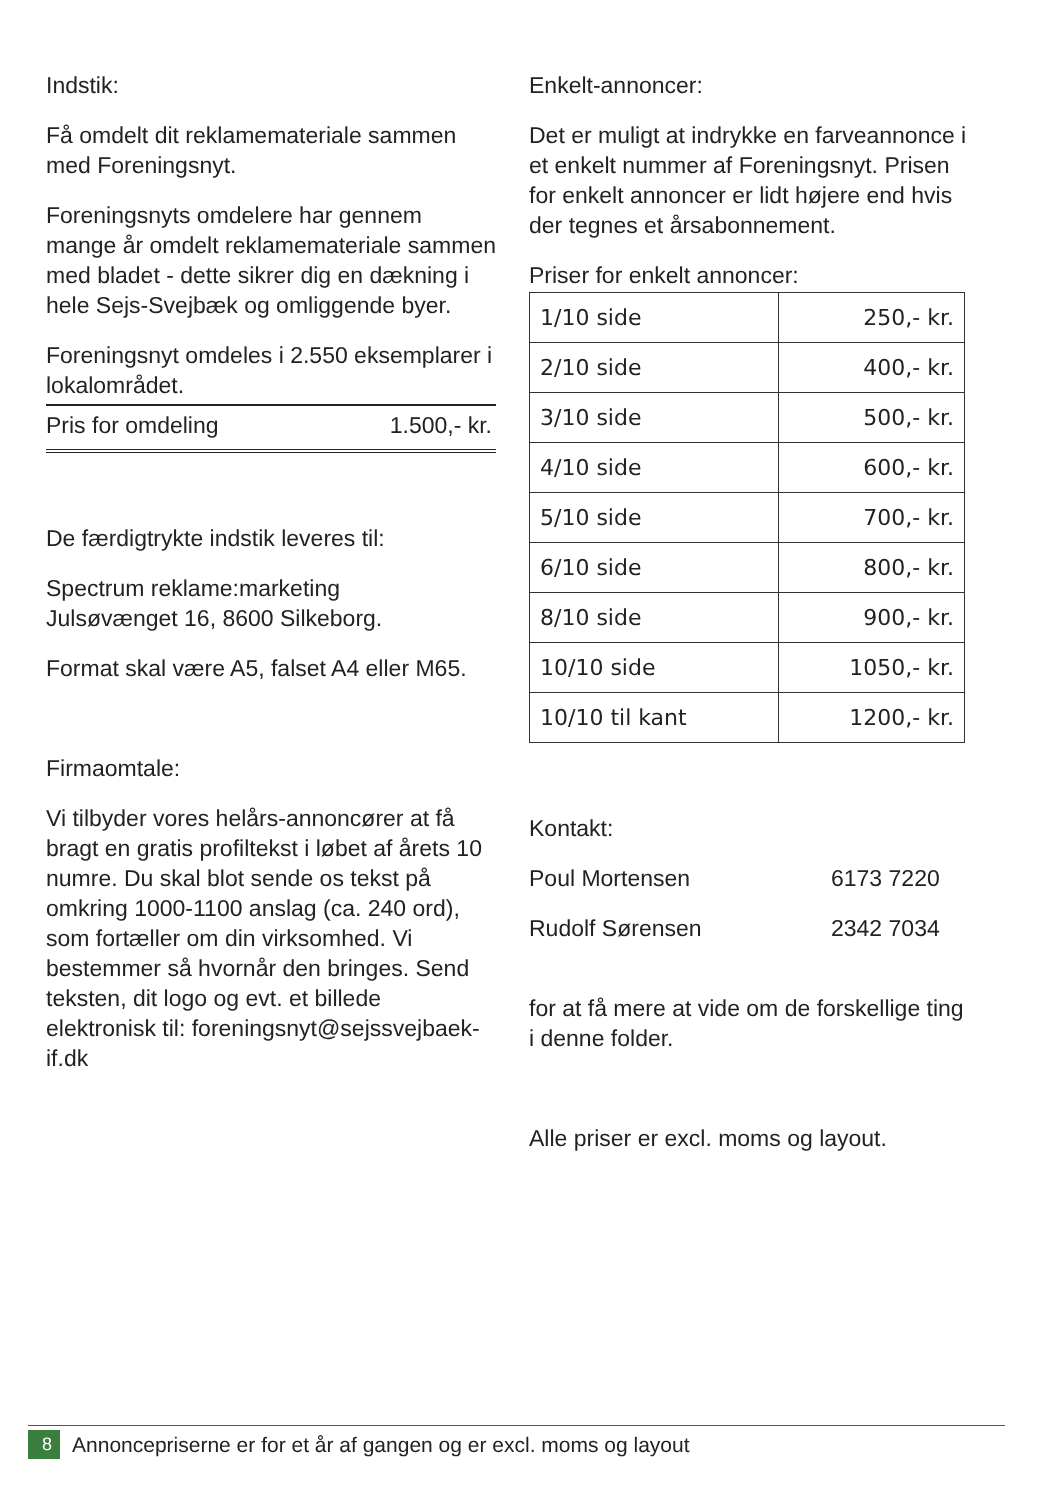Indstik:
Få omdelt dit reklamemateriale sammen med Foreningsnyt.
Foreningsnyts omdelere har gennem mange år omdelt reklamemateriale sammen med bladet - dette sikrer dig en dækning i hele Sejs-Svejbæk og omliggende byer.
Foreningsnyt omdeles i 2.550 eksemplarer i lokalområdet.
Pris for omdeling 1.500,- kr.
De færdigtrykte indstik leveres til:
Spectrum reklame:marketing
Julsøvænget 16, 8600 Silkeborg.
Format skal være A5, falset A4 eller M65.
Firmaomtale:
Vi tilbyder vores helårs-annoncører at få bragt en gratis profiltekst i løbet af årets 10 numre. Du skal blot sende os tekst på omkring 1000-1100 anslag (ca. 240 ord), som fortæller om din virksomhed. Vi bestemmer så hvornår den bringes. Send teksten, dit logo og evt. et billede elektronisk til: foreningsnyt@sejssvejbaek-if.dk
Enkelt-annoncer:
Det er muligt at indrykke en farveannonce i et enkelt nummer af Foreningsnyt. Prisen for enkelt annoncer er lidt højere end hvis der tegnes et årsabonnement.
Priser for enkelt annoncer:
| 1/10 side | 250,- kr. |
| 2/10 side | 400,- kr. |
| 3/10 side | 500,- kr. |
| 4/10 side | 600,- kr. |
| 5/10 side | 700,- kr. |
| 6/10 side | 800,- kr. |
| 8/10 side | 900,- kr. |
| 10/10 side | 1050,- kr. |
| 10/10 til kant | 1200,- kr. |
Kontakt:
Poul Mortensen 6173 7220
Rudolf Sørensen 2342 7034
for at få mere at vide om de forskellige ting i denne folder.
Alle priser er excl. moms og layout.
8 Annoncepriserne er for et år af gangen og er excl. moms og layout